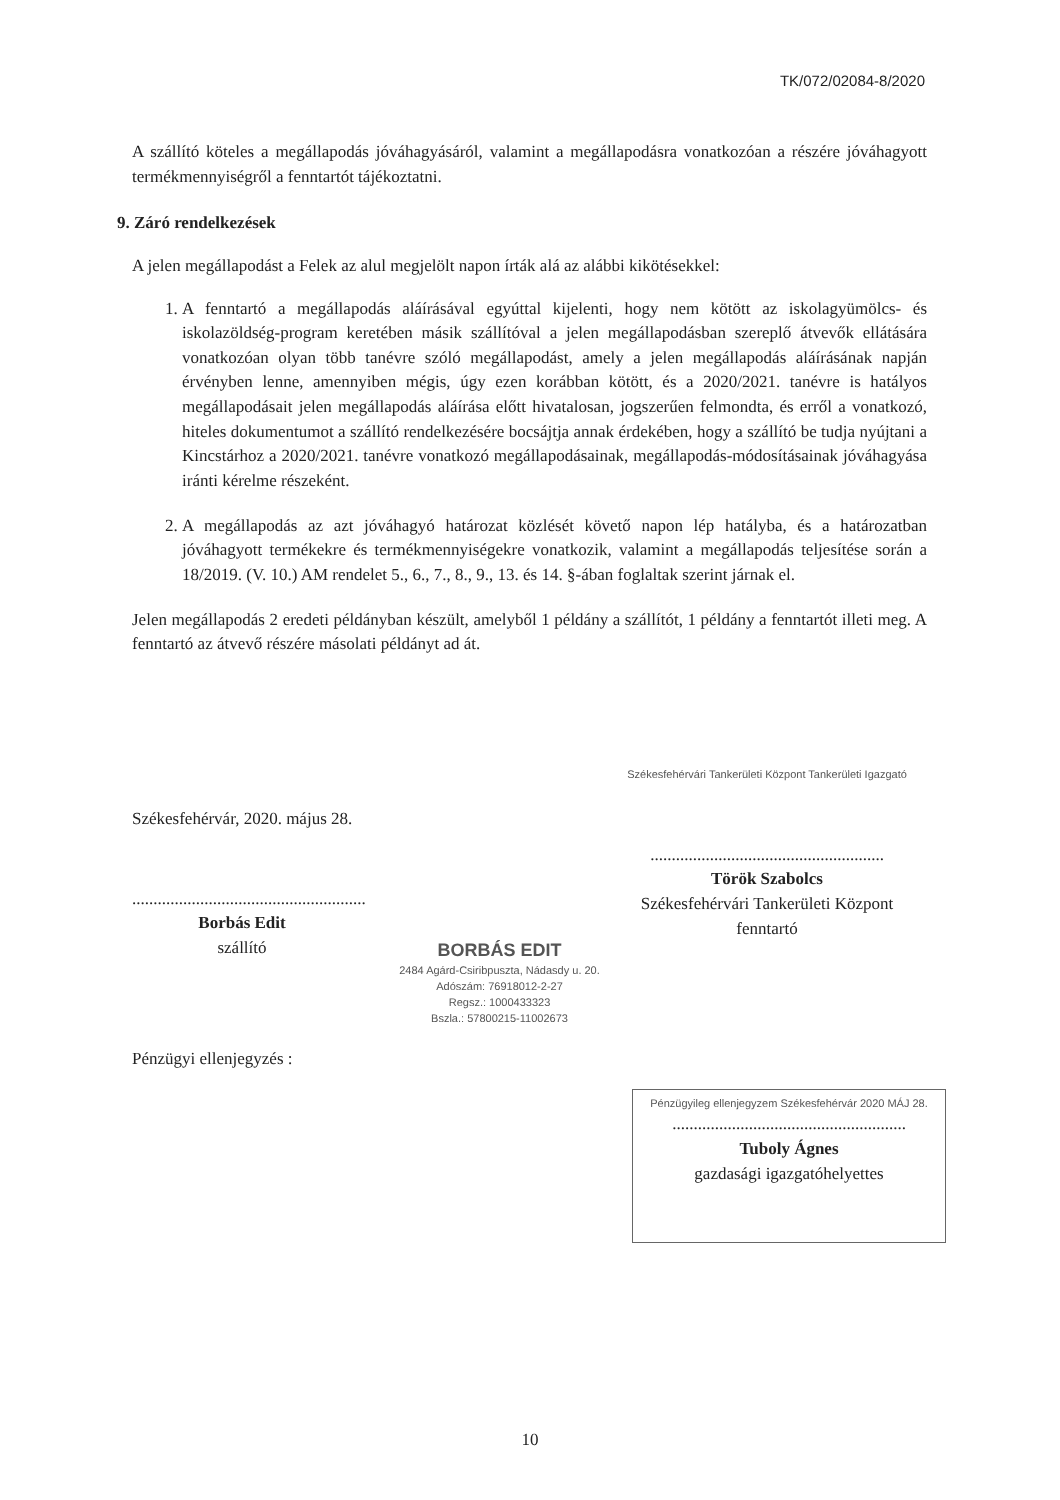TK/072/02084-8/2020
A szállító köteles a megállapodás jóváhagyásáról, valamint a megállapodásra vonatkozóan a részére jóváhagyott termékmennyiségről a fenntartót tájékoztatni.
9. Záró rendelkezések
A jelen megállapodást a Felek az alul megjelölt napon írták alá az alábbi kikötésekkel:
1. A fenntartó a megállapodás aláírásával egyúttal kijelenti, hogy nem kötött az iskolagyümölcs- és iskolazöldség-program keretében másik szállítóval a jelen megállapodásban szereplő átvevők ellátására vonatkozóan olyan több tanévre szóló megállapodást, amely a jelen megállapodás aláírásának napján érvényben lenne, amennyiben mégis, úgy ezen korábban kötött, és a 2020/2021. tanévre is hatályos megállapodásait jelen megállapodás aláírása előtt hivatalosan, jogszerűen felmondta, és erről a vonatkozó, hiteles dokumentumot a szállító rendelkezésére bocsájtja annak érdekében, hogy a szállító be tudja nyújtani a Kincstárhoz a 2020/2021. tanévre vonatkozó megállapodásainak, megállapodás-módosításainak jóváhagyása iránti kérelme részeként.
2. A megállapodás az azt jóváhagyó határozat közlését követő napon lép hatályba, és a határozatban jóváhagyott termékekre és termékmennyiségekre vonatkozik, valamint a megállapodás teljesítése során a 18/2019. (V. 10.) AM rendelet 5., 6., 7., 8., 9., 13. és 14. §-ában foglaltak szerint járnak el.
Jelen megállapodás 2 eredeti példányban készült, amelyből 1 példány a szállítót, 1 példány a fenntartót illeti meg. A fenntartó az átvevő részére másolati példányt ad át.
Székesfehérvár, 2020. május 28.
.......................................................
Borbás Edit
szállító
BORBÁS EDIT
2484 Agárd-Csiribpuszta, Nádasdy u. 20.
Adószám: 76918012-2-27
Regsz.: 1000433323
Bszla.: 57800215-11002673
Székesfehérvári Tankerületi Központ Tankerületi Igazgató
.......................................................
Török Szabolcs
Székesfehérvári Tankerületi Központ
fenntartó
Pénzügyi ellenjegyzés :
Pénzügyileg ellenjegyzem Székesfehérvár 2020 MÁJ 28.
.......................................................
Tuboly Ágnes
gazdasági igazgatóhelyettes
10